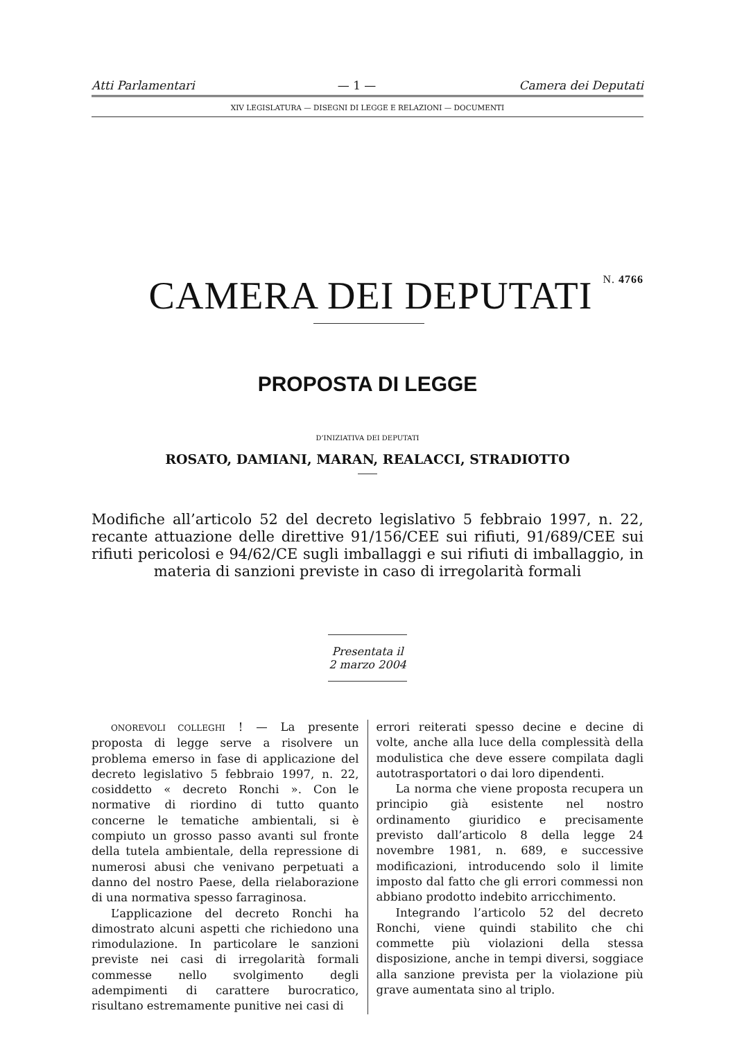Atti Parlamentari — 1 — Camera dei Deputati
XIV LEGISLATURA — DISEGNI DI LEGGE E RELAZIONI — DOCUMENTI
CAMERA DEI DEPUTATI N. 4766
PROPOSTA DI LEGGE
D’INIZIATIVA DEI DEPUTATI
ROSATO, DAMIANI, MARAN, REALACCI, STRADIOTTO
Modifiche all’articolo 52 del decreto legislativo 5 febbraio 1997, n. 22, recante attuazione delle direttive 91/156/CEE sui rifiuti, 91/689/CEE sui rifiuti pericolosi e 94/62/CE sugli imballaggi e sui rifiuti di imballaggio, in materia di sanzioni previste in caso di irregolarità formali
Presentata il 2 marzo 2004
ONOREVOLI COLLEGHI ! — La presente proposta di legge serve a risolvere un problema emerso in fase di applicazione del decreto legislativo 5 febbraio 1997, n. 22, cosiddetto « decreto Ronchi ». Con le normative di riordino di tutto quanto concerne le tematiche ambientali, si è compiuto un grosso passo avanti sul fronte della tutela ambientale, della repressione di numerosi abusi che venivano perpetuati a danno del nostro Paese, della rielaborazione di una normativa spesso farraginosa.
L’applicazione del decreto Ronchi ha dimostrato alcuni aspetti che richiedono una rimodulazione. In particolare le sanzioni previste nei casi di irregolarità formali commesse nello svolgimento degli adempimenti di carattere burocratico, risultano estremamente punitive nei casi di
errori reiterati spesso decine e decine di volte, anche alla luce della complessità della modulistica che deve essere compilata dagli autotrasportatori o dai loro dipendenti.
La norma che viene proposta recupera un principio già esistente nel nostro ordinamento giuridico e precisamente previsto dall’articolo 8 della legge 24 novembre 1981, n. 689, e successive modificazioni, introducendo solo il limite imposto dal fatto che gli errori commessi non abbiano prodotto indebito arricchimento.
Integrando l’articolo 52 del decreto Ronchi, viene quindi stabilito che chi commette più violazioni della stessa disposizione, anche in tempi diversi, soggiace alla sanzione prevista per la violazione più grave aumentata sino al triplo.